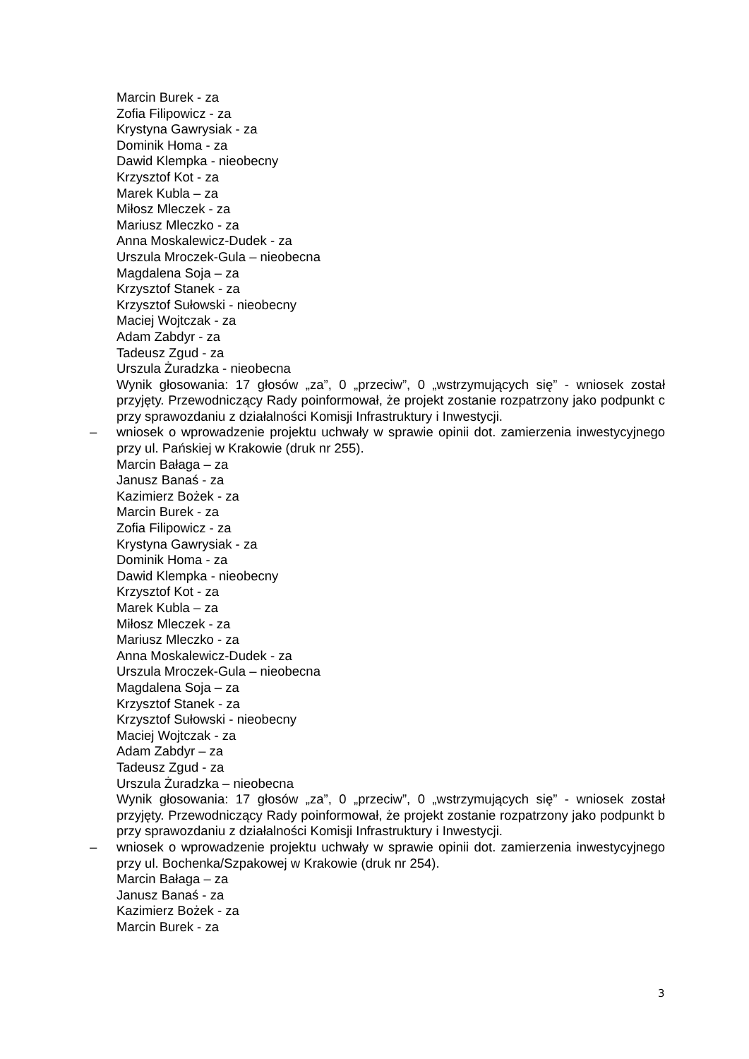Marcin Burek - za
Zofia Filipowicz - za
Krystyna Gawrysiak - za
Dominik Homa - za
Dawid Klempka - nieobecny
Krzysztof Kot - za
Marek Kubla – za
Miłosz Mleczek - za
Mariusz Mleczko - za
Anna Moskalewicz-Dudek - za
Urszula Mroczek-Gula – nieobecna
Magdalena Soja – za
Krzysztof Stanek - za
Krzysztof Sułowski - nieobecny
Maciej Wojtczak - za
Adam Zabdyr - za
Tadeusz Zgud - za
Urszula Żuradzka - nieobecna
Wynik głosowania: 17 głosów „za”, 0 „przeciw”, 0 „wstrzymujących się” - wniosek został przyjęty. Przewodniczący Rady poinformował, że projekt zostanie rozpatrzony jako podpunkt c przy sprawozdaniu z działalności Komisji Infrastruktury i Inwestycji.
– wniosek o wprowadzenie projektu uchwały w sprawie opinii dot. zamierzenia inwestycyjnego przy ul. Pańskiej w Krakowie (druk nr 255).
Marcin Bałaga – za
Janusz Banaś - za
Kazimierz Bożek - za
Marcin Burek - za
Zofia Filipowicz - za
Krystyna Gawrysiak - za
Dominik Homa - za
Dawid Klempka - nieobecny
Krzysztof Kot - za
Marek Kubla – za
Miłosz Mleczek - za
Mariusz Mleczko - za
Anna Moskalewicz-Dudek - za
Urszula Mroczek-Gula – nieobecna
Magdalena Soja – za
Krzysztof Stanek - za
Krzysztof Sułowski - nieobecny
Maciej Wojtczak - za
Adam Zabdyr – za
Tadeusz Zgud - za
Urszula Żuradzka – nieobecna
Wynik głosowania: 17 głosów „za”, 0 „przeciw”, 0 „wstrzymujących się” - wniosek został przyjęty. Przewodniczący Rady poinformował, że projekt zostanie rozpatrzony jako podpunkt b przy sprawozdaniu z działalności Komisji Infrastruktury i Inwestycji.
– wniosek o wprowadzenie projektu uchwały w sprawie opinii dot. zamierzenia inwestycyjnego przy ul. Bochenka/Szpakowej w Krakowie (druk nr 254).
Marcin Bałaga – za
Janusz Banaś - za
Kazimierz Bożek - za
Marcin Burek - za
3